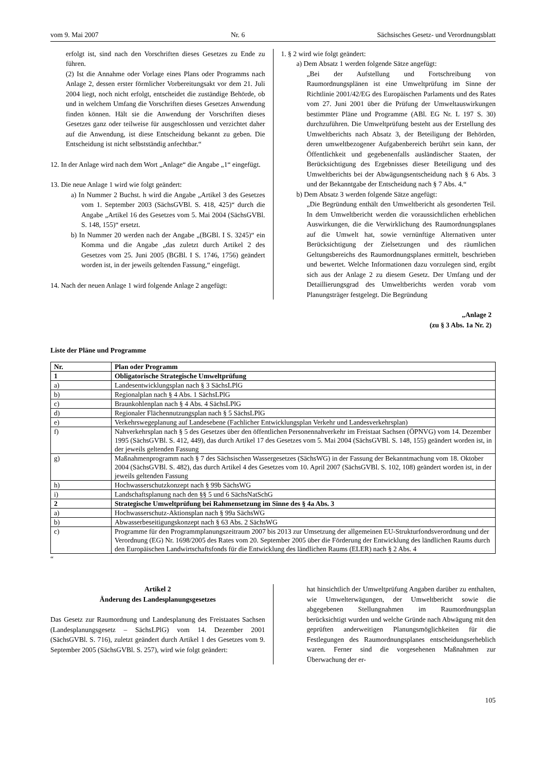vom 9. Mai 2007 Nr. 6 Sächsisches Gesetz- und Verordnungsblatt
erfolgt ist, sind nach den Vorschriften dieses Gesetzes zu Ende zu führen.
(2) Ist die Annahme oder Vorlage eines Plans oder Programms nach Anlage 2, dessen erster förmlicher Vorbereitungsakt vor dem 21. Juli 2004 liegt, noch nicht erfolgt, entscheidet die zuständige Behörde, ob und in welchem Umfang die Vorschriften dieses Gesetzes Anwendung finden können. Hält sie die Anwendung der Vorschriften dieses Gesetzes ganz oder teilweise für ausgeschlossen und verzichtet daher auf die Anwendung, ist diese Entscheidung bekannt zu geben. Die Entscheidung ist nicht selbstständig anfechtbar.“
12. In der Anlage wird nach dem Wort „Anlage“ die Angabe „1“ eingefügt.
13. Die neue Anlage 1 wird wie folgt geändert:
a) In Nummer 2 Buchst. h wird die Angabe „Artikel 3 des Gesetzes vom 1. September 2003 (SächsGVBl. S. 418, 425)“ durch die Angabe „Artikel 16 des Gesetzes vom 5. Mai 2004 (SächsGVBl. S. 148, 155)“ ersetzt.
b) In Nummer 20 werden nach der Angabe „(BGBl. I S. 3245)“ ein Komma und die Angabe „das zuletzt durch Artikel 2 des Gesetzes vom 25. Juni 2005 (BGBl. I S. 1746, 1756) geändert worden ist, in der jeweils geltenden Fassung,“ eingefügt.
14. Nach der neuen Anlage 1 wird folgende Anlage 2 angefügt:
1. § 2 wird wie folgt geändert:
a) Dem Absatz 1 werden folgende Sätze angefügt:
„Bei der Aufstellung und Fortschreibung von Raumordnungsplänen ist eine Umweltprüfung im Sinne der Richtlinie 2001/42/EG des Europäischen Parlaments und des Rates vom 27. Juni 2001 über die Prüfung der Umweltauswirkungen bestimmter Pläne und Programme (ABl. EG Nr. L 197 S. 30) durchzuführen. Die Umweltprüfung besteht aus der Erstellung des Umweltberichts nach Absatz 3, der Beteiligung der Behörden, deren umweltbezogener Aufgabenbereich berührt sein kann, der Öffentlichkeit und gegebenenfalls ausländischer Staaten, der Berücksichtigung des Ergebnisses dieser Beteiligung und des Umweltberichts bei der Abwägungsentscheidung nach § 6 Abs. 3 und der Bekanntgabe der Entscheidung nach § 7 Abs. 4.“
b) Dem Absatz 3 werden folgende Sätze angefügt:
„Die Begründung enthält den Umweltbericht als gesonderten Teil. In dem Umweltbericht werden die voraussichtlichen erheblichen Auswirkungen, die die Verwirklichung des Raumordnungsplanes auf die Umwelt hat, sowie vernünftige Alternativen unter Berücksichtigung der Zielsetzungen und des räumlichen Geltungsbereichs des Raumordnungsplanes ermittelt, beschrieben und bewertet. Welche Informationen dazu vorzulegen sind, ergibt sich aus der Anlage 2 zu diesem Gesetz. Der Umfang und der Detaillierungsgrad des Umweltberichts werden vorab vom Planungsträger festgelegt. Die Begründung
„Anlage 2
(zu § 3 Abs. 1a Nr. 2)
Liste der Pläne und Programme
| Nr. | Plan oder Programm |
| 1 | Obligatorische Strategische Umweltprüfung |
| a) | Landesentwicklungsplan nach § 3 SächsLPlG |
| b) | Regionalplan nach § 4 Abs. 1 SächsLPlG |
| c) | Braunkohlenplan nach § 4 Abs. 4 SächsLPlG |
| d) | Regionaler Flächennutzungsplan nach § 5 SächsLPlG |
| e) | Verkehrswegeplanung auf Landesebene (Fachlicher Entwicklungsplan Verkehr und Landesverkehrsplan) |
| f) | Nahverkehrsplan nach § 5 des Gesetzes über den öffentlichen Personennahverkehr im Freistaat Sachsen (ÖPNVG) vom 14. Dezember 1995 (SächsGVBl. S. 412, 449), das durch Artikel 17 des Gesetzes vom 5. Mai 2004 (SächsGVBl. S. 148, 155) geändert worden ist, in der jeweils geltenden Fassung |
| g) | Maßnahmenprogramm nach § 7 des Sächsischen Wassergesetzes (SächsWG) in der Fassung der Bekanntmachung vom 18. Oktober 2004 (SächsGVBl. S. 482), das durch Artikel 4 des Gesetzes vom 10. April 2007 (SächsGVBl. S. 102, 108) geändert worden ist, in der jeweils geltenden Fassung |
| h) | Hochwasserschutzkonzept nach § 99b SächsWG |
| i) | Landschaftsplanung nach den §§ 5 und 6 SächsNatSchG |
| 2 | Strategische Umweltprüfung bei Rahmensetzung im Sinne des § 4a Abs. 3 |
| a) | Hochwasserschutz-Aktionsplan nach § 99a SächsWG |
| b) | Abwasserbeseitigungskonzept nach § 63 Abs. 2 SächsWG |
| c) | Programme für den Programmplanungszeitraum 2007 bis 2013 zur Umsetzung der allgemeinen EU-Strukturfondsverordnung und der Verordnung (EG) Nr. 1698/2005 des Rates vom 20. September 2005 über die Förderung der Entwicklung des ländlichen Raums durch den Europäischen Landwirtschaftsfonds für die Entwicklung des ländlichen Raums (ELER) nach § 2 Abs. 4 |
“
Artikel 2
Änderung des Landesplanungsgesetzes
Das Gesetz zur Raumordnung und Landesplanung des Freistaates Sachsen (Landesplanungsgesetz – SächsLPlG) vom 14. Dezember 2001 (SächsGVBl. S. 716), zuletzt geändert durch Artikel 1 des Gesetzes vom 9. September 2005 (SächsGVBl. S. 257), wird wie folgt geändert:
hat hinsichtlich der Umweltprüfung Angaben darüber zu enthalten, wie Umwelterwägungen, der Umweltbericht sowie die abgegebenen Stellungnahmen im Raumordnungsplan berücksichtigt wurden und welche Gründe nach Abwägung mit den geprüften anderweitigen Planungsmöglichkeiten für die Festlegungen des Raumordnungsplanes entscheidungserheblich waren. Ferner sind die vorgesehenen Maßnahmen zur Überwachung der er-
105